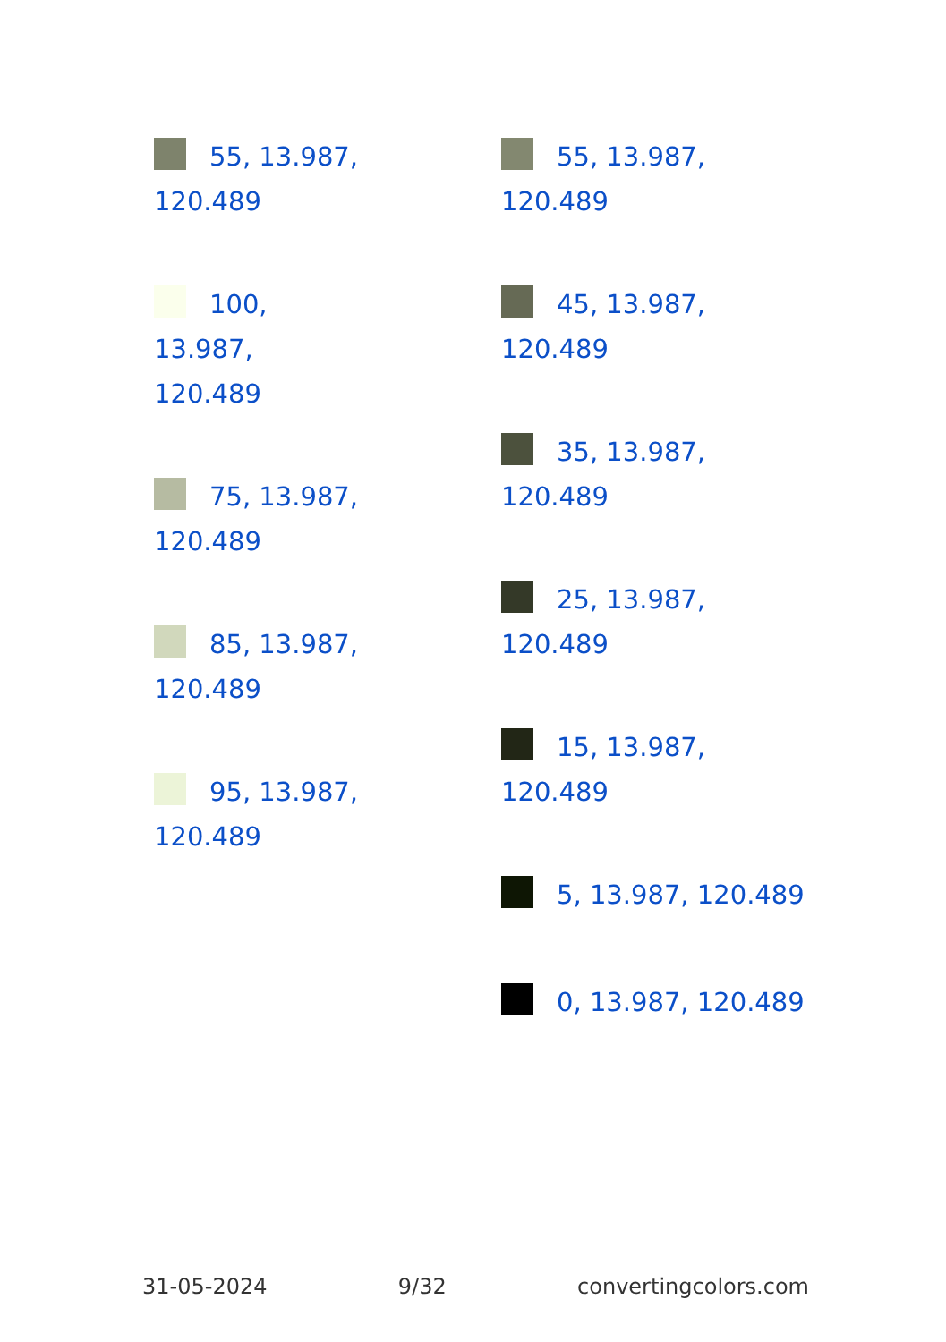55, 13.987, 120.489
100, 13.987, 120.489
75, 13.987, 120.489
85, 13.987, 120.489
95, 13.987, 120.489
55, 13.987, 120.489
45, 13.987, 120.489
35, 13.987, 120.489
25, 13.987, 120.489
15, 13.987, 120.489
5, 13.987, 120.489
0, 13.987, 120.489
31-05-2024 9/32 convertingcolors.com